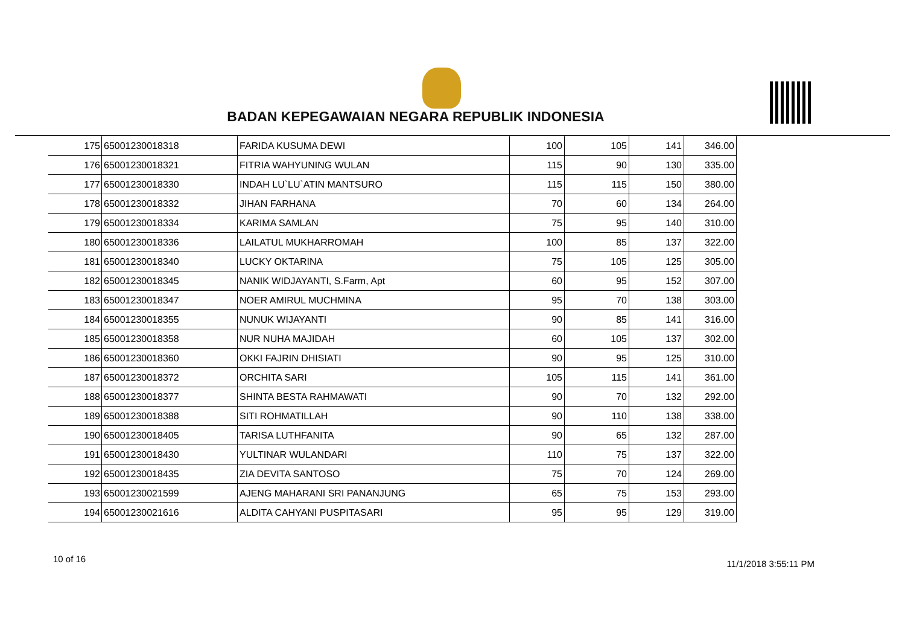BADAN KEPEGAWAIAN NEGARA REPUBLIK INDONESIA
| 175 | 65001230018318 | FARIDA KUSUMA DEWI | 100 | 105 | 141 | 346.00 |
| 176 | 65001230018321 | FITRIA WAHYUNING WULAN | 115 | 90 | 130 | 335.00 |
| 177 | 65001230018330 | INDAH LU`LU`ATIN MANTSURO | 115 | 115 | 150 | 380.00 |
| 178 | 65001230018332 | JIHAN FARHANA | 70 | 60 | 134 | 264.00 |
| 179 | 65001230018334 | KARIMA SAMLAN | 75 | 95 | 140 | 310.00 |
| 180 | 65001230018336 | LAILATUL MUKHARROMAH | 100 | 85 | 137 | 322.00 |
| 181 | 65001230018340 | LUCKY OKTARINA | 75 | 105 | 125 | 305.00 |
| 182 | 65001230018345 | NANIK WIDJAYANTI, S.Farm, Apt | 60 | 95 | 152 | 307.00 |
| 183 | 65001230018347 | NOER AMIRUL MUCHMINA | 95 | 70 | 138 | 303.00 |
| 184 | 65001230018355 | NUNUK WIJAYANTI | 90 | 85 | 141 | 316.00 |
| 185 | 65001230018358 | NUR NUHA MAJIDAH | 60 | 105 | 137 | 302.00 |
| 186 | 65001230018360 | OKKI FAJRIN DHISIATI | 90 | 95 | 125 | 310.00 |
| 187 | 65001230018372 | ORCHITA SARI | 105 | 115 | 141 | 361.00 |
| 188 | 65001230018377 | SHINTA BESTA RAHMAWATI | 90 | 70 | 132 | 292.00 |
| 189 | 65001230018388 | SITI ROHMATILLAH | 90 | 110 | 138 | 338.00 |
| 190 | 65001230018405 | TARISA LUTHFANITA | 90 | 65 | 132 | 287.00 |
| 191 | 65001230018430 | YULTINAR WULANDARI | 110 | 75 | 137 | 322.00 |
| 192 | 65001230018435 | ZIA DEVITA SANTOSO | 75 | 70 | 124 | 269.00 |
| 193 | 65001230021599 | AJENG MAHARANI SRI PANANJUNG | 65 | 75 | 153 | 293.00 |
| 194 | 65001230021616 | ALDITA CAHYANI PUSPITASARI | 95 | 95 | 129 | 319.00 |
10 of 16 11/1/2018 3:55:11 PM